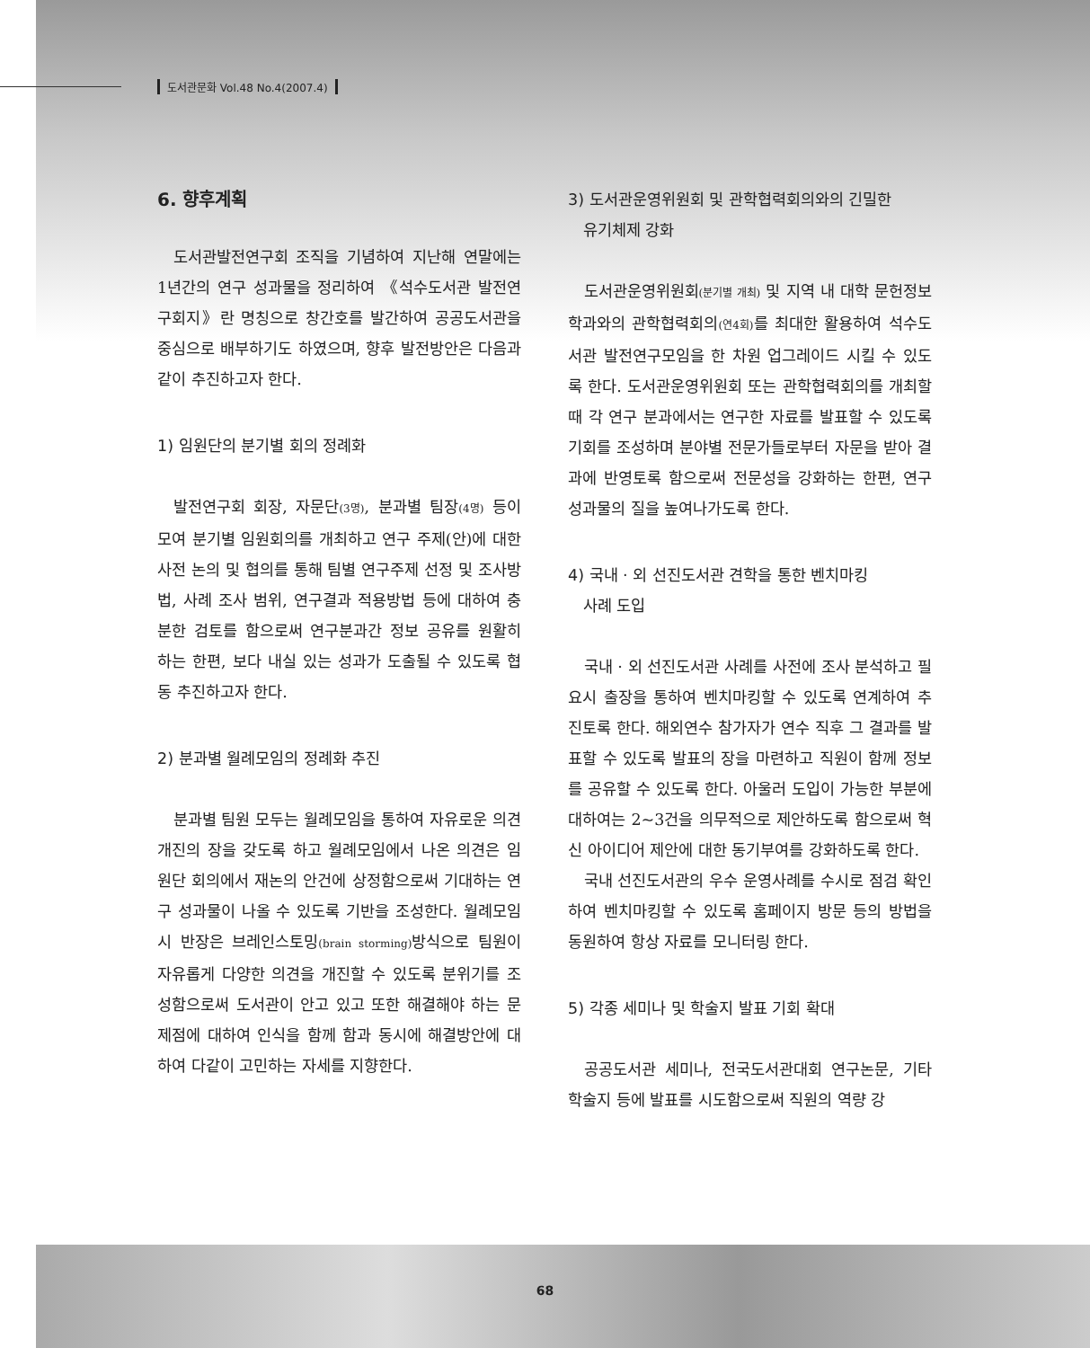도서관문화 Vol.48 No.4(2007.4)
6. 향후계획
도서관발전연구회 조직을 기념하여 지난해 연말에는 1년간의 연구 성과물을 정리하여 《석수도서관 발전연구회지》란 명칭으로 창간호를 발간하여 공공도서관을 중심으로 배부하기도 하였으며, 향후 발전방안은 다음과 같이 추진하고자 한다.
1) 임원단의 분기별 회의 정례화
발전연구회 회장, 자문단(3명), 분과별 팀장(4명) 등이 모여 분기별 임원회의를 개최하고 연구 주제(안)에 대한 사전 논의 및 협의를 통해 팀별 연구주제 선정 및 조사방법, 사례 조사 범위, 연구결과 적용방법 등에 대하여 충분한 검토를 함으로써 연구분과간 정보 공유를 원활히 하는 한편, 보다 내실 있는 성과가 도출될 수 있도록 협동 추진하고자 한다.
2) 분과별 월례모임의 정례화 추진
분과별 팀원 모두는 월례모임을 통하여 자유로운 의견 개진의 장을 갖도록 하고 월례모임에서 나온 의견은 임원단 회의에서 재논의 안건에 상정함으로써 기대하는 연구 성과물이 나올 수 있도록 기반을 조성한다. 월례모임 시 반장은 브레인스토밍(brain storming) 방식으로 팀원이 자유롭게 다양한 의견을 개진할 수 있도록 분위기를 조성함으로써 도서관이 안고 있고 또한 해결해야 하는 문제점에 대하여 인식을 함께 함과 동시에 해결방안에 대하여 다같이 고민하는 자세를 지향한다.
3) 도서관운영위원회 및 관학협력회의와의 긴밀한
유기체제 강화
도서관운영위원회(분기별 개최) 및 지역 내 대학 문헌정보학과와의 관학협력회의(연4회) 를 최대한 활용하여 석수도서관 발전연구모임을 한 차원 업그레이드 시킬 수 있도록 한다. 도서관운영위원회 또는 관학협력회의를 개최할 때 각 연구 분과에서는 연구한 자료를 발표할 수 있도록 기회를 조성하며 분야별 전문가들로부터 자문을 받아 결과에 반영토록 함으로써 전문성을 강화하는 한편, 연구 성과물의 질을 높여나가도록 한다.
4) 국내 · 외 선진도서관 견학을 통한 벤치마킹
사례 도입
국내 · 외 선진도서관 사례를 사전에 조사 분석하고 필요시 출장을 통하여 벤치마킹할 수 있도록 연계하여 추진토록 한다. 해외연수 참가자가 연수 직후 그 결과를 발표할 수 있도록 발표의 장을 마련하고 직원이 함께 정보를 공유할 수 있도록 한다. 아울러 도입이 가능한 부분에 대하여는 2~3건을 의무적으로 제안하도록 함으로써 혁신 아이디어 제안에 대한 동기부여를 강화하도록 한다.
국내 선진도서관의 우수 운영사례를 수시로 점검 확인하여 벤치마킹할 수 있도록 홈페이지 방문 등의 방법을 동원하여 항상 자료를 모니터링 한다.
5) 각종 세미나 및 학술지 발표 기회 확대
공공도서관 세미나, 전국도서관대회 연구논문, 기타 학술지 등에 발표를 시도함으로써 직원의 역량 강
68